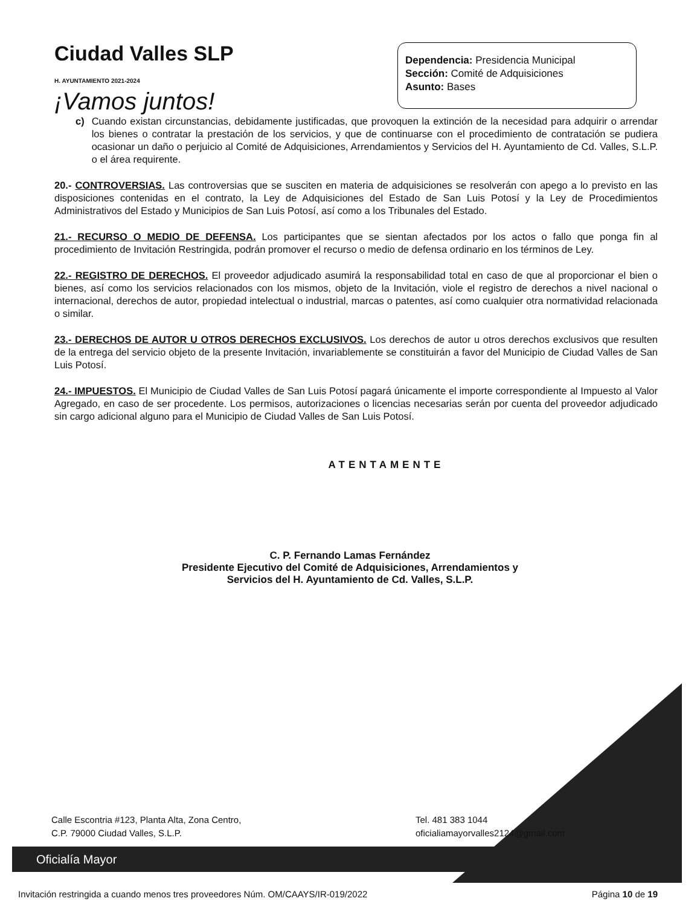Ciudad Valles SLP
H. AYUNTAMIENTO 2021-2024
¡Vamos juntos!
Dependencia: Presidencia Municipal
Sección: Comité de Adquisiciones
Asunto: Bases
c) Cuando existan circunstancias, debidamente justificadas, que provoquen la extinción de la necesidad para adquirir o arrendar los bienes o contratar la prestación de los servicios, y que de continuarse con el procedimiento de contratación se pudiera ocasionar un daño o perjuicio al Comité de Adquisiciones, Arrendamientos y Servicios del H. Ayuntamiento de Cd. Valles, S.L.P. o el área requirente.
20.- CONTROVERSIAS. Las controversias que se susciten en materia de adquisiciones se resolverán con apego a lo previsto en las disposiciones contenidas en el contrato, la Ley de Adquisiciones del Estado de San Luis Potosí y la Ley de Procedimientos Administrativos del Estado y Municipios de San Luis Potosí, así como a los Tribunales del Estado.
21.- RECURSO O MEDIO DE DEFENSA. Los participantes que se sientan afectados por los actos o fallo que ponga fin al procedimiento de Invitación Restringida, podrán promover el recurso o medio de defensa ordinario en los términos de Ley.
22.- REGISTRO DE DERECHOS. El proveedor adjudicado asumirá la responsabilidad total en caso de que al proporcionar el bien o bienes, así como los servicios relacionados con los mismos, objeto de la Invitación, viole el registro de derechos a nivel nacional o internacional, derechos de autor, propiedad intelectual o industrial, marcas o patentes, así como cualquier otra normatividad relacionada o similar.
23.- DERECHOS DE AUTOR U OTROS DERECHOS EXCLUSIVOS. Los derechos de autor u otros derechos exclusivos que resulten de la entrega del servicio objeto de la presente Invitación, invariablemente se constituirán a favor del Municipio de Ciudad Valles de San Luis Potosí.
24.- IMPUESTOS. El Municipio de Ciudad Valles de San Luis Potosí pagará únicamente el importe correspondiente al Impuesto al Valor Agregado, en caso de ser procedente. Los permisos, autorizaciones o licencias necesarias serán por cuenta del proveedor adjudicado sin cargo adicional alguno para el Municipio de Ciudad Valles de San Luis Potosí.
ATENTAMENTE
C. P. Fernando Lamas Fernández
Presidente Ejecutivo del Comité de Adquisiciones, Arrendamientos y
Servicios del H. Ayuntamiento de Cd. Valles, S.L.P.
Calle Escontria #123, Planta Alta, Zona Centro,
C.P. 79000 Ciudad Valles, S.L.P.
Tel. 481 383 1044
oficialiamayorvalles2124@gmail.com
Oficialía Mayor
Invitación restringida a cuando menos tres proveedores Núm. OM/CAAYS/IR-019/2022 Página 10 de 19